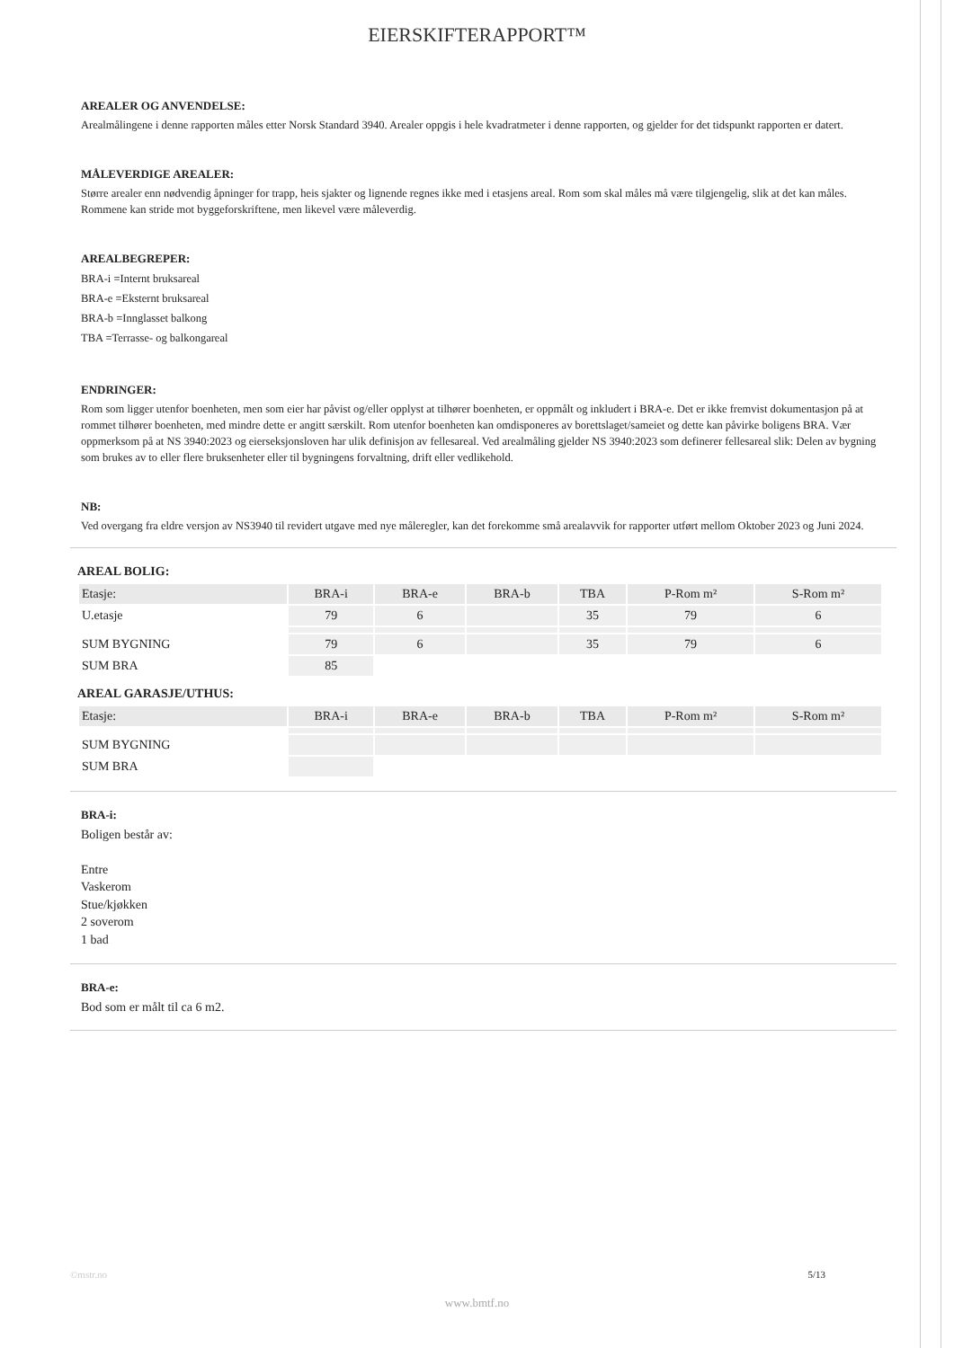EIERSKIFTERAPPORT™
AREALER OG ANVENDELSE:
Arealmålingene i denne rapporten måles etter Norsk Standard 3940. Arealer oppgis i hele kvadratmeter i denne rapporten, og gjelder for det tidspunkt rapporten er datert.
MÅLEVERDIGE AREALER:
Større arealer enn nødvendig åpninger for trapp, heis sjakter og lignende regnes ikke med i etasjens areal. Rom som skal måles må være tilgjengelig, slik at det kan måles. Rommene kan stride mot byggeforskriftene, men likevel være måleverdig.
AREALBEGREPER:
BRA-i =Internt bruksareal
BRA-e =Eksternt bruksareal
BRA-b =Innglasset balkong
TBA =Terrasse- og balkongareal
ENDRINGER:
Rom som ligger utenfor boenheten, men som eier har påvist og/eller opplyst at tilhører boenheten, er oppmålt og inkludert i BRA-e. Det er ikke fremvist dokumentasjon på at rommet tilhører boenheten, med mindre dette er angitt særskilt. Rom utenfor boenheten kan omdisponeres av borettslaget/sameiet og dette kan påvirke boligens BRA. Vær oppmerksom på at NS 3940:2023 og eierseksjonsloven har ulik definisjon av fellesareal. Ved arealmåling gjelder NS 3940:2023 som definerer fellesareal slik: Delen av bygning som brukes av to eller flere bruksenheter eller til bygningens forvaltning, drift eller vedlikehold.
NB:
Ved overgang fra eldre versjon av NS3940 til revidert utgave med nye måleregler, kan det forekomme små arealavvik for rapporter utført mellom Oktober 2023 og Juni 2024.
AREAL BOLIG:
| Etasje: | BRA-i | BRA-e | BRA-b | TBA | P-Rom m² | S-Rom m² |
| --- | --- | --- | --- | --- | --- | --- |
| U.etasje | 79 | 6 | | 35 | 79 | 6 |
| SUM BYGNING | 79 | 6 | | 35 | 79 | 6 |
| SUM BRA | 85 | | | | | |
AREAL GARASJE/UTHUS:
| Etasje: | BRA-i | BRA-e | BRA-b | TBA | P-Rom m² | S-Rom m² |
| --- | --- | --- | --- | --- | --- | --- |
| SUM BYGNING | | | | | | |
| SUM BRA | | | | | | |
BRA-i:
Boligen består av:
Entre
Vaskerom
Stue/kjøkken
2 soverom
1 bad
BRA-e:
Bod som er målt til ca 6 m2.
©mstr.no 5/13
www.bmtf.no